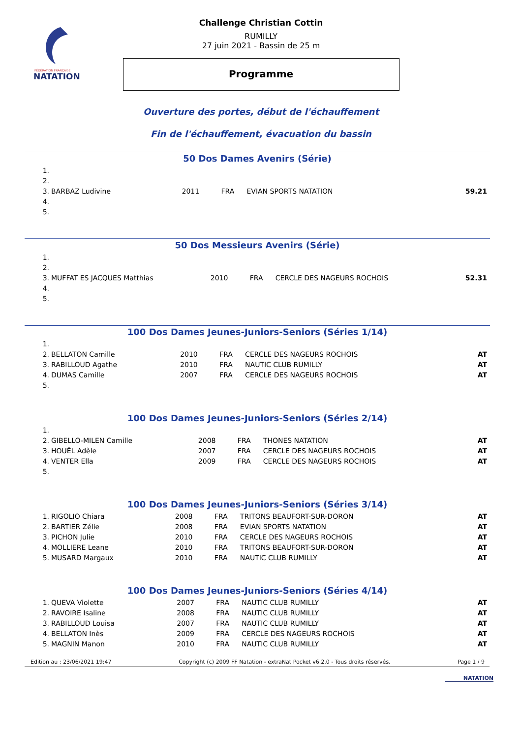FÉDÉRATION FRANÇAISE
NATATION
Challenge Christian Cottin
RUMILLY
27 juin 2021 - Bassin de 25 m
Programme
Ouverture des portes, début de l'échauffement
Fin de l'échauffement, évacuation du bassin
50 Dos Dames Avenirs (Série)
| 1. | | | | | |
| 2. | | | | | |
| 3. | BARBAZ Ludivine | 2011 | FRA | EVIAN SPORTS NATATION | 59.21 |
| 4. | | | | | |
| 5. | | | | | |
50 Dos Messieurs Avenirs (Série)
| 1. | | | | | |
| 2. | | | | | |
| 3. | MUFFAT ES JACQUES Matthias | 2010 | FRA | CERCLE DES NAGEURS ROCHOIS | 52.31 |
| 4. | | | | | |
| 5. | | | | | |
100 Dos Dames Jeunes-Juniors-Seniors (Séries 1/14)
| 1. | | | | | |
| 2. | BELLATON Camille | 2010 | FRA | CERCLE DES NAGEURS ROCHOIS | AT |
| 3. | RABILLOUD Agathe | 2010 | FRA | NAUTIC CLUB RUMILLY | AT |
| 4. | DUMAS Camille | 2007 | FRA | CERCLE DES NAGEURS ROCHOIS | AT |
| 5. | | | | | |
100 Dos Dames Jeunes-Juniors-Seniors (Séries 2/14)
| 1. | | | | | |
| 2. | GIBELLO-MILEN Camille | 2008 | FRA | THONES NATATION | AT |
| 3. | HOUËL Adèle | 2007 | FRA | CERCLE DES NAGEURS ROCHOIS | AT |
| 4. | VENTER Ella | 2009 | FRA | CERCLE DES NAGEURS ROCHOIS | AT |
| 5. | | | | | |
100 Dos Dames Jeunes-Juniors-Seniors (Séries 3/14)
| 1. | RIGOLIO Chiara | 2008 | FRA | TRITONS BEAUFORT-SUR-DORON | AT |
| 2. | BARTIER Zélie | 2008 | FRA | EVIAN SPORTS NATATION | AT |
| 3. | PICHON Julie | 2010 | FRA | CERCLE DES NAGEURS ROCHOIS | AT |
| 4. | MOLLIERE Leane | 2010 | FRA | TRITONS BEAUFORT-SUR-DORON | AT |
| 5. | MUSARD Margaux | 2010 | FRA | NAUTIC CLUB RUMILLY | AT |
100 Dos Dames Jeunes-Juniors-Seniors (Séries 4/14)
| 1. | QUEVA Violette | 2007 | FRA | NAUTIC CLUB RUMILLY | AT |
| 2. | RAVOIRE Isaline | 2008 | FRA | NAUTIC CLUB RUMILLY | AT |
| 3. | RABILLOUD Louisa | 2007 | FRA | NAUTIC CLUB RUMILLY | AT |
| 4. | BELLATON Inès | 2009 | FRA | CERCLE DES NAGEURS ROCHOIS | AT |
| 5. | MAGNIN Manon | 2010 | FRA | NAUTIC CLUB RUMILLY | AT |
Edition au : 23/06/2021 19:47 Copyright (c) 2009 FF Natation - extraNat Pocket v6.2.0 - Tous droits réservés. Page 1 / 9
NATATION